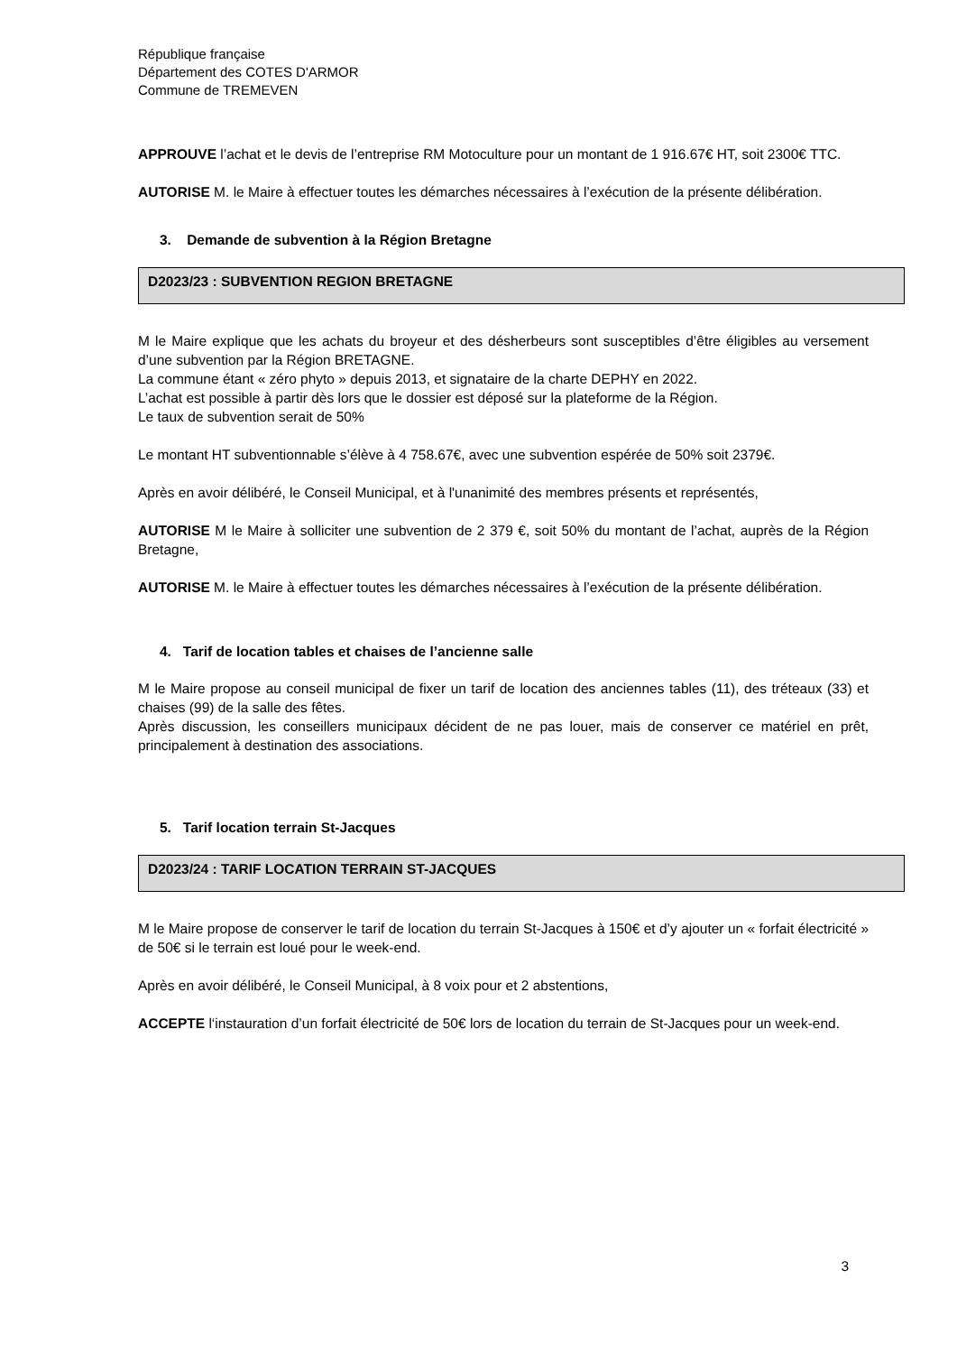République française
Département des COTES D'ARMOR
Commune de TREMEVEN
APPROUVE l’achat et le devis de l’entreprise RM Motoculture pour un montant de 1 916.67€ HT, soit 2300€ TTC.
AUTORISE M. le Maire à effectuer toutes les démarches nécessaires à l’exécution de la présente délibération.
3. Demande de subvention à la Région Bretagne
D2023/23 : SUBVENTION REGION BRETAGNE
M le Maire explique que les achats du broyeur et des désherbeurs sont susceptibles d’être éligibles au versement d’une subvention par la Région BRETAGNE.
La commune étant « zéro phyto » depuis 2013, et signataire de la charte DEPHY en 2022.
L’achat est possible à partir dès lors que le dossier est déposé sur la plateforme de la Région.
Le taux de subvention serait de 50%
Le montant HT subventionnable s’élève à 4 758.67€, avec une subvention espérée de 50% soit 2379€.
Après en avoir délibéré, le Conseil Municipal, et à l'unanimité des membres présents et représentés,
AUTORISE M le Maire à solliciter une subvention de 2 379 €, soit 50% du montant de l’achat, auprès de la Région Bretagne,
AUTORISE M. le Maire à effectuer toutes les démarches nécessaires à l’exécution de la présente délibération.
4. Tarif de location tables et chaises de l’ancienne salle
M le Maire propose au conseil municipal de fixer un tarif de location des anciennes tables (11), des tréteaux (33) et chaises (99) de la salle des fêtes.
Après discussion, les conseillers municipaux décident de ne pas louer, mais de conserver ce matériel en prêt, principalement à destination des associations.
5. Tarif location terrain St-Jacques
D2023/24 : TARIF LOCATION TERRAIN ST-JACQUES
M le Maire propose de conserver le tarif de location du terrain St-Jacques à 150€ et d’y ajouter un « forfait électricité » de 50€ si le terrain est loué pour le week-end.
Après en avoir délibéré, le Conseil Municipal, à 8 voix pour et 2 abstentions,
ACCEPTE l‘instauration d’un forfait électricité de 50€ lors de location du terrain de St-Jacques pour un week-end.
3